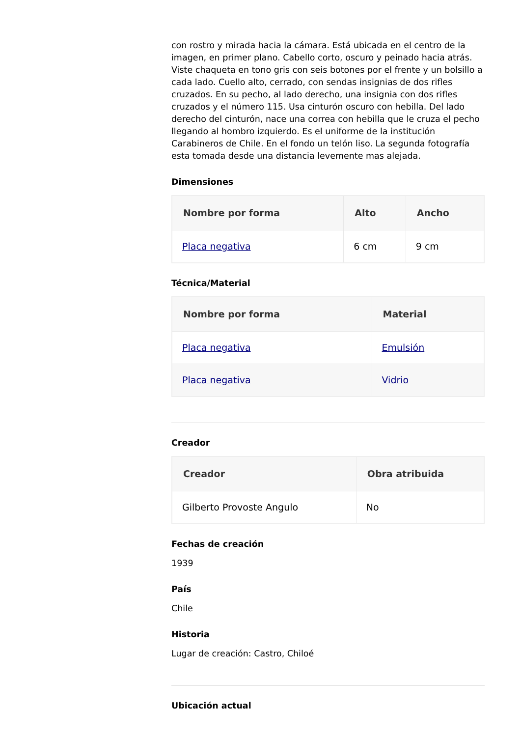con rostro y mirada hacia la cámara. Está ubicada en el centro de la imagen, en primer plano. Cabello corto, oscuro y peinado hacia atrás. Viste chaqueta en tono gris con seis botones por el frente y un bolsillo a cada lado. Cuello alto, cerrado, con sendas insignias de dos rifles cruzados. En su pecho, al lado derecho, una insignia con dos rifles cruzados y el número 115. Usa cinturón oscuro con hebilla. Del lado derecho del cinturón, nace una correa con hebilla que le cruza el pecho llegando al hombro izquierdo. Es el uniforme de la institución Carabineros de Chile. En el fondo un telón liso. La segunda fotografía esta tomada desde una distancia levemente mas alejada.
Dimensiones
| Nombre por forma | Alto | Ancho |
| --- | --- | --- |
| Placa negativa | 6 cm | 9 cm |
Técnica/Material
| Nombre por forma | Material |
| --- | --- |
| Placa negativa | Emulsión |
| Placa negativa | Vidrio |
Creador
| Creador | Obra atribuida |
| --- | --- |
| Gilberto Provoste Angulo | No |
Fechas de creación
1939
País
Chile
Historia
Lugar de creación: Castro, Chiloé
Ubicación actual